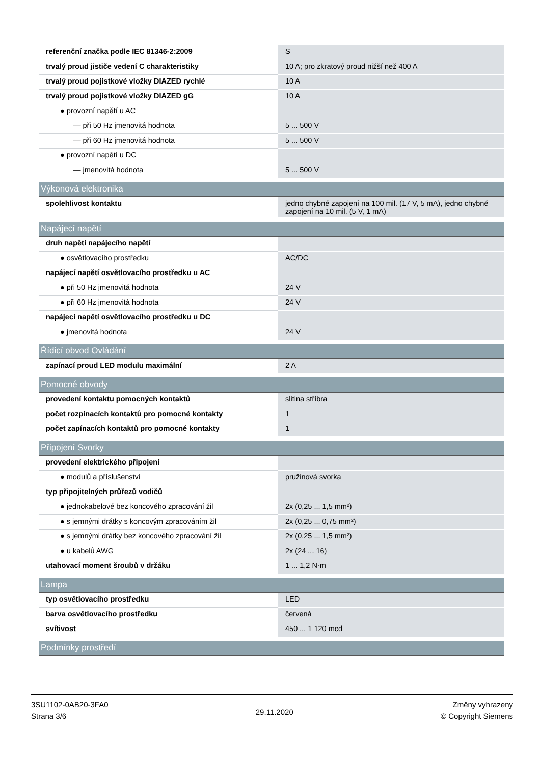| referenční značka podle IEC 81346-2:2009 | S |
| trvalý proud jističe vedení C charakteristiky | 10 A; pro zkratový proud nižší než 400 A |
| trvalý proud pojistkové vložky DIAZED rychlé | 10 A |
| trvalý proud pojistkové vložky DIAZED gG | 10 A |
| ● provozní napětí u AC | |
| — při 50 Hz jmenovitá hodnota | 5 ... 500 V |
| — při 60 Hz jmenovitá hodnota | 5 ... 500 V |
| ● provozní napětí u DC | |
| — jmenovitá hodnota | 5 ... 500 V |
| Výkonová elektronika | |
| spolehlivost kontaktu | jedno chybné zapojení na 100 mil. (17 V, 5 mA), jedno chybné zapojení na 10 mil. (5 V, 1 mA) |
| Napájecí napětí | |
| druh napětí napájecího napětí | |
| ● osvětlovacího prostředku | AC/DC |
| napájecí napětí osvětlovacího prostředku u AC | |
| ● při 50 Hz jmenovitá hodnota | 24 V |
| ● při 60 Hz jmenovitá hodnota | 24 V |
| napájecí napětí osvětlovacího prostředku u DC | |
| ● jmenovitá hodnota | 24 V |
| Řídicí obvod Ovládání | |
| zapínací proud LED modulu maximální | 2 A |
| Pomocné obvody | |
| provedení kontaktu pomocných kontaktů | slitina stříbra |
| počet rozpínacích kontaktů pro pomocné kontakty | 1 |
| počet zapínacích kontaktů pro pomocné kontakty | 1 |
| Připojení Svorky | |
| provedení elektrického připojení | |
| ● modulů a příslušenství | pružinová svorka |
| typ připojitelných průřezů vodičů | |
| ● jednokabelové bez koncového zpracování žil | 2x (0,25 ... 1,5 mm²) |
| ● s jemnými drátky s koncovým zpracováním žil | 2x (0,25 ... 0,75 mm²) |
| ● s jemnými drátky bez koncového zpracování žil | 2x (0,25 ... 1,5 mm²) |
| ● u kabelů AWG | 2x (24 ... 16) |
| utahovací moment šroubů v držáku | 1 ... 1,2 N·m |
| Lampa | |
| typ osvětlovacího prostředku | LED |
| barva osvětlovacího prostředku | červená |
| svítivost | 450 ... 1 120 mcd |
| Podmínky prostředí | |
3SU1102-0AB20-3FA0
Strana 3/6
29.11.2020
Změny vyhrazeny
© Copyright Siemens